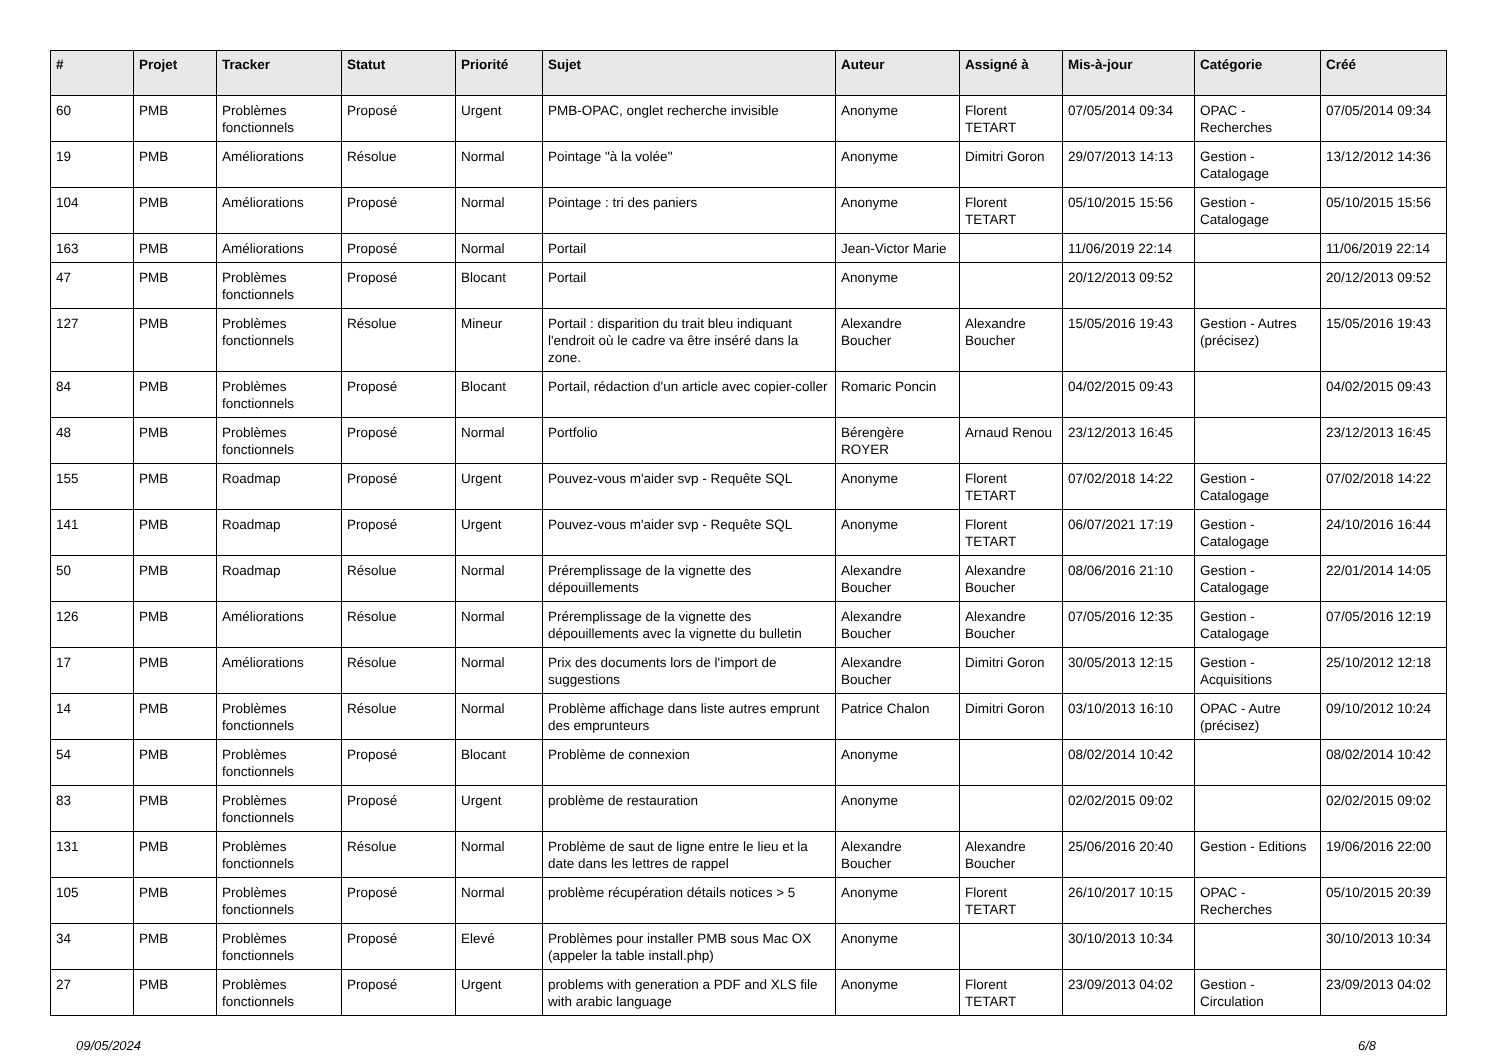| # | Projet | Tracker | Statut | Priorité | Sujet | Auteur | Assigné à | Mis-à-jour | Catégorie | Créé |
| --- | --- | --- | --- | --- | --- | --- | --- | --- | --- | --- |
| 60 | PMB | Problèmes fonctionnels | Proposé | Urgent | PMB-OPAC, onglet recherche invisible | Anonyme | Florent TETART | 07/05/2014 09:34 | OPAC - Recherches | 07/05/2014 09:34 |
| 19 | PMB | Améliorations | Résolue | Normal | Pointage "à la volée" | Anonyme | Dimitri Goron | 29/07/2013 14:13 | Gestion - Catalogage | 13/12/2012 14:36 |
| 104 | PMB | Améliorations | Proposé | Normal | Pointage : tri des paniers | Anonyme | Florent TETART | 05/10/2015 15:56 | Gestion - Catalogage | 05/10/2015 15:56 |
| 163 | PMB | Améliorations | Proposé | Normal | Portail | Jean-Victor Marie | | 11/06/2019 22:14 | | 11/06/2019 22:14 |
| 47 | PMB | Problèmes fonctionnels | Proposé | Blocant | Portail | Anonyme | | 20/12/2013 09:52 | | 20/12/2013 09:52 |
| 127 | PMB | Problèmes fonctionnels | Résolue | Mineur | Portail : disparition du trait bleu indiquant l'endroit où le cadre va être inséré dans la zone. | Alexandre Boucher | Alexandre Boucher | 15/05/2016 19:43 | Gestion - Autres (précisez) | 15/05/2016 19:43 |
| 84 | PMB | Problèmes fonctionnels | Proposé | Blocant | Portail, rédaction d'un article avec copier-coller | Romaric Poncin | | 04/02/2015 09:43 | | 04/02/2015 09:43 |
| 48 | PMB | Problèmes fonctionnels | Proposé | Normal | Portfolio | Bérengère ROYER | Arnaud Renou | 23/12/2013 16:45 | | 23/12/2013 16:45 |
| 155 | PMB | Roadmap | Proposé | Urgent | Pouvez-vous m'aider svp - Requête SQL | Anonyme | Florent TETART | 07/02/2018 14:22 | Gestion - Catalogage | 07/02/2018 14:22 |
| 141 | PMB | Roadmap | Proposé | Urgent | Pouvez-vous m'aider svp - Requête SQL | Anonyme | Florent TETART | 06/07/2021 17:19 | Gestion - Catalogage | 24/10/2016 16:44 |
| 50 | PMB | Roadmap | Résolue | Normal | Préremplissage de la vignette des dépouillements | Alexandre Boucher | Alexandre Boucher | 08/06/2016 21:10 | Gestion - Catalogage | 22/01/2014 14:05 |
| 126 | PMB | Améliorations | Résolue | Normal | Préremplissage de la vignette des dépouillements avec la vignette du bulletin | Alexandre Boucher | Alexandre Boucher | 07/05/2016 12:35 | Gestion - Catalogage | 07/05/2016 12:19 |
| 17 | PMB | Améliorations | Résolue | Normal | Prix des documents lors de l'import de suggestions | Alexandre Boucher | Dimitri Goron | 30/05/2013 12:15 | Gestion - Acquisitions | 25/10/2012 12:18 |
| 14 | PMB | Problèmes fonctionnels | Résolue | Normal | Problème affichage dans liste autres emprunt des emprunteurs | Patrice Chalon | Dimitri Goron | 03/10/2013 16:10 | OPAC - Autre (précisez) | 09/10/2012 10:24 |
| 54 | PMB | Problèmes fonctionnels | Proposé | Blocant | Problème de connexion | Anonyme | | 08/02/2014 10:42 | | 08/02/2014 10:42 |
| 83 | PMB | Problèmes fonctionnels | Proposé | Urgent | problème de restauration | Anonyme | | 02/02/2015 09:02 | | 02/02/2015 09:02 |
| 131 | PMB | Problèmes fonctionnels | Résolue | Normal | Problème de saut de ligne entre le lieu et la date dans les lettres de rappel | Alexandre Boucher | Alexandre Boucher | 25/06/2016 20:40 | Gestion - Editions | 19/06/2016 22:00 |
| 105 | PMB | Problèmes fonctionnels | Proposé | Normal | problème récupération détails notices > 5 | Anonyme | Florent TETART | 26/10/2017 10:15 | OPAC - Recherches | 05/10/2015 20:39 |
| 34 | PMB | Problèmes fonctionnels | Proposé | Elevé | Problèmes pour installer PMB sous Mac OX (appeler la table install.php) | Anonyme | | 30/10/2013 10:34 | | 30/10/2013 10:34 |
| 27 | PMB | Problèmes fonctionnels | Proposé | Urgent | problems with generation a PDF and XLS file with arabic language | Anonyme | Florent TETART | 23/09/2013 04:02 | Gestion - Circulation | 23/09/2013 04:02 |
09/05/2024 6/8